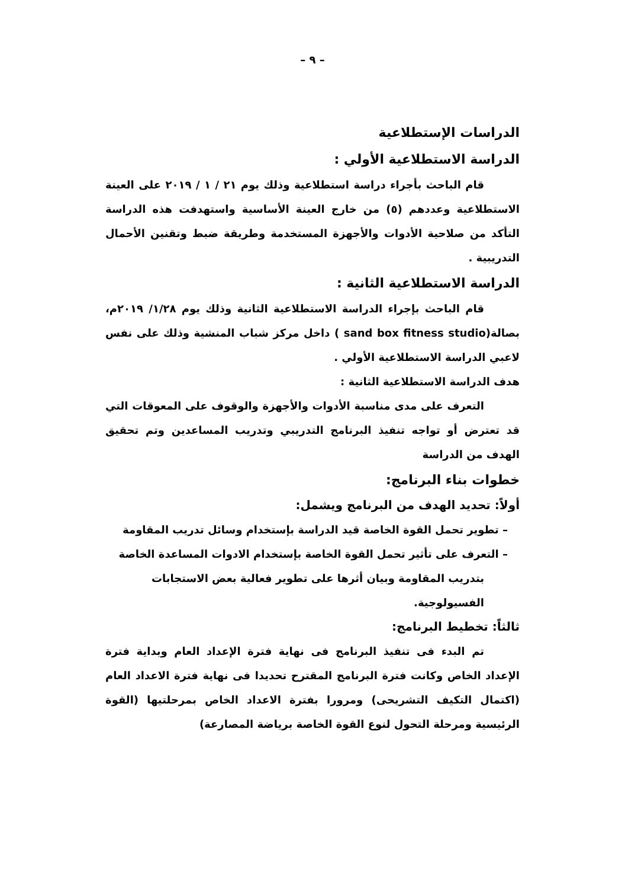– ٩ –
الدراسات الإستطلاعية
الدراسة الاستطلاعية الأولي :
قام الباحث بأجراء دراسة استطلاعية وذلك يوم ٢١ / ١ / ٢٠١٩ على العينة الاستطلاعية وعددهم (٥) من خارج العينة الأساسية واستهدفت هذه الدراسة التأكد من صلاحية الأدوات والأجهزة المستخدمة وطريقة ضبط وتقنين الأحمال التدريبية .
الدراسة الاستطلاعية الثانية :
قام الباحث بإجراء الدراسة الاستطلاعية الثانية وذلك يوم ١/٢٨/ ٢٠١٩م، بصالة(sand box fitness studio ) داخل مركز شباب المنشية وذلك على نفس لاعبي الدراسة الاستطلاعية الأولي .
هدف الدراسة الاستطلاعية الثانية :
التعرف على مدى مناسبة الأدوات والأجهزة والوقوف على المعوقات التي قد تعترض أو تواجه تنفيذ البرنامج التدريبي وتدريب المساعدين وتم تحقيق الهدف من الدراسة
خطوات بناء البرنامج:
أولاً: تحديد الهدف من البرنامج ويشمل:
– تطوير تحمل القوة الخاصة قيد الدراسة بإستخدام وسائل تدريب المقاومة
– التعرف على تأثير تحمل القوة الخاصة بإستخدام الادوات المساعدة الخاصة بتدريب المقاومة وبيان أثرها على تطوير فعالية بعض الاستجابات الفسيولوجية.
ثالثاً: تخطيط البرنامج:
تم البدء فى تنفيذ البرنامج فى نهاية فترة الإعداد العام وبداية فترة الإعداد الخاص وكانت فترة البرنامج المقترح تحديدا فى نهاية فترة الاعداد العام (اكتمال التكيف التشريحى) ومرورا بفترة الاعداد الخاص بمرحلتيها (القوة الرئيسية ومرحلة التحول لنوع القوة الخاصة برياضة المصارعة)